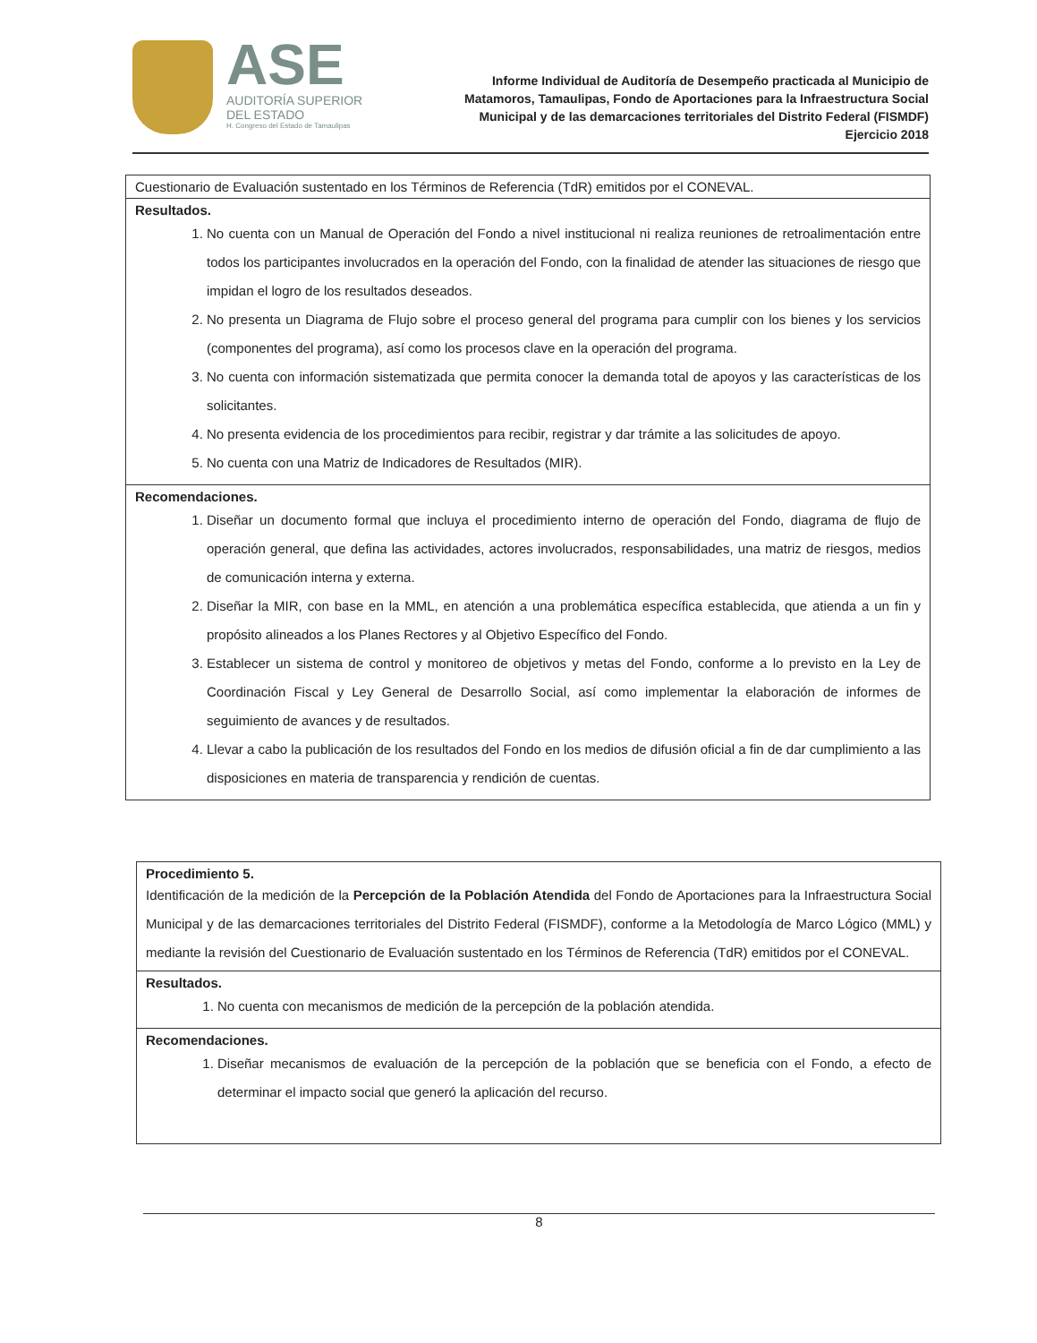ASE
AUDITORÍA SUPERIOR
DEL ESTADO
H. Congreso del Estado de Tamaulipas
Informe Individual de Auditoría de Desempeño practicada al Municipio de Matamoros, Tamaulipas, Fondo de Aportaciones para la Infraestructura Social Municipal y de las demarcaciones territoriales del Distrito Federal (FISMDF) Ejercicio 2018
| Cuestionario de Evaluación sustentado en los Términos de Referencia (TdR) emitidos por el CONEVAL. |
| Resultados. 1. No cuenta con un Manual de Operación del Fondo a nivel institucional ni realiza reuniones de retroalimentación entre todos los participantes involucrados en la operación del Fondo, con la finalidad de atender las situaciones de riesgo que impidan el logro de los resultados deseados. 2. No presenta un Diagrama de Flujo sobre el proceso general del programa para cumplir con los bienes y los servicios (componentes del programa), así como los procesos clave en la operación del programa. 3. No cuenta con información sistematizada que permita conocer la demanda total de apoyos y las características de los solicitantes. 4. No presenta evidencia de los procedimientos para recibir, registrar y dar trámite a las solicitudes de apoyo. 5. No cuenta con una Matriz de Indicadores de Resultados (MIR). |
| Recomendaciones. 1. Diseñar un documento formal que incluya el procedimiento interno de operación del Fondo, diagrama de flujo de operación general, que defina las actividades, actores involucrados, responsabilidades, una matriz de riesgos, medios de comunicación interna y externa. 2. Diseñar la MIR, con base en la MML, en atención a una problemática específica establecida, que atienda a un fin y propósito alineados a los Planes Rectores y al Objetivo Específico del Fondo. 3. Establecer un sistema de control y monitoreo de objetivos y metas del Fondo, conforme a lo previsto en la Ley de Coordinación Fiscal y Ley General de Desarrollo Social, así como implementar la elaboración de informes de seguimiento de avances y de resultados. 4. Llevar a cabo la publicación de los resultados del Fondo en los medios de difusión oficial a fin de dar cumplimiento a las disposiciones en materia de transparencia y rendición de cuentas. |
| Procedimiento 5. Identificación de la medición de la Percepción de la Población Atendida del Fondo de Aportaciones para la Infraestructura Social Municipal y de las demarcaciones territoriales del Distrito Federal (FISMDF), conforme a la Metodología de Marco Lógico (MML) y mediante la revisión del Cuestionario de Evaluación sustentado en los Términos de Referencia (TdR) emitidos por el CONEVAL. |
| Resultados. 1. No cuenta con mecanismos de medición de la percepción de la población atendida. |
| Recomendaciones. 1. Diseñar mecanismos de evaluación de la percepción de la población que se beneficia con el Fondo, a efecto de determinar el impacto social que generó la aplicación del recurso. |
8